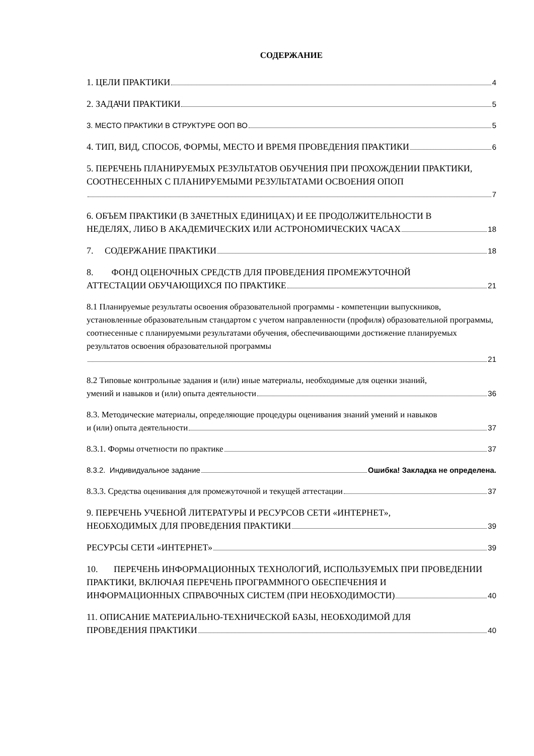СОДЕРЖАНИЕ
1. ЦЕЛИ ПРАКТИКИ 4
2. ЗАДАЧИ ПРАКТИКИ 5
3. МЕСТО ПРАКТИКИ В СТРУКТУРЕ ООП ВО 5
4. ТИП, ВИД, СПОСОБ, ФОРМЫ, МЕСТО И ВРЕМЯ ПРОВЕДЕНИЯ ПРАКТИКИ 6
5. ПЕРЕЧЕНЬ ПЛАНИРУЕМЫХ РЕЗУЛЬТАТОВ ОБУЧЕНИЯ ПРИ ПРОХОЖДЕНИИ ПРАКТИКИ, СООТНЕСЕННЫХ С ПЛАНИРУЕМЫМИ РЕЗУЛЬТАТАМИ ОСВОЕНИЯ ОПОП
7
6. ОБЪЕМ ПРАКТИКИ (В ЗАЧЕТНЫХ ЕДИНИЦАХ) И ЕЕ ПРОДОЛЖИТЕЛЬНОСТИ В
НЕДЕЛЯХ, ЛИБО В АКАДЕМИЧЕСКИХ ИЛИ АСТРОНОМИЧЕСКИХ ЧАСАХ 18
7. СОДЕРЖАНИЕ ПРАКТИКИ 18
8. ФОНД ОЦЕНОЧНЫХ СРЕДСТВ ДЛЯ ПРОВЕДЕНИЯ ПРОМЕЖУТОЧНОЙ
АТТЕСТАЦИИ ОБУЧАЮЩИХСЯ ПО ПРАКТИКЕ 21
8.1 Планируемые результаты освоения образовательной программы - компетенции выпускников, установленные образовательным стандартом с учетом направленности (профиля) образовательной программы, соотнесенные с планируемыми результатами обучения, обеспечивающими достижение планируемых результатов освоения образовательной программы
21
8.2 Типовые контрольные задания и (или) иные материалы, необходимые для оценки знаний,
умений и навыков и (или) опыта деятельности 36
8.3. Методические материалы, определяющие процедуры оценивания знаний умений и навыков
и (или) опыта деятельности 37
8.3.1. Формы отчетности по практике 37
8.3.2. Индивидуальное задание Ошибка! Закладка не определена.
8.3.3. Средства оценивания для промежуточной и текущей аттестации 37
9. ПЕРЕЧЕНЬ УЧЕБНОЙ ЛИТЕРАТУРЫ И РЕСУРСОВ СЕТИ «ИНТЕРНЕТ»,
НЕОБХОДИМЫХ ДЛЯ ПРОВЕДЕНИЯ ПРАКТИКИ 39
РЕСУРСЫ СЕТИ «ИНТЕРНЕТ» 39
10. ПЕРЕЧЕНЬ ИНФОРМАЦИОННЫХ ТЕХНОЛОГИЙ, ИСПОЛЬЗУЕМЫХ ПРИ ПРОВЕДЕНИИ ПРАКТИКИ, ВКЛЮЧАЯ ПЕРЕЧЕНЬ ПРОГРАММНОГО ОБЕСПЕЧЕНИЯ И
ИНФОРМАЦИОННЫХ СПРАВОЧНЫХ СИСТЕМ (ПРИ НЕОБХОДИМОСТИ) 40
11. ОПИСАНИЕ МАТЕРИАЛЬНО-ТЕХНИЧЕСКОЙ БАЗЫ, НЕОБХОДИМОЙ ДЛЯ
ПРОВЕДЕНИЯ ПРАКТИКИ 40